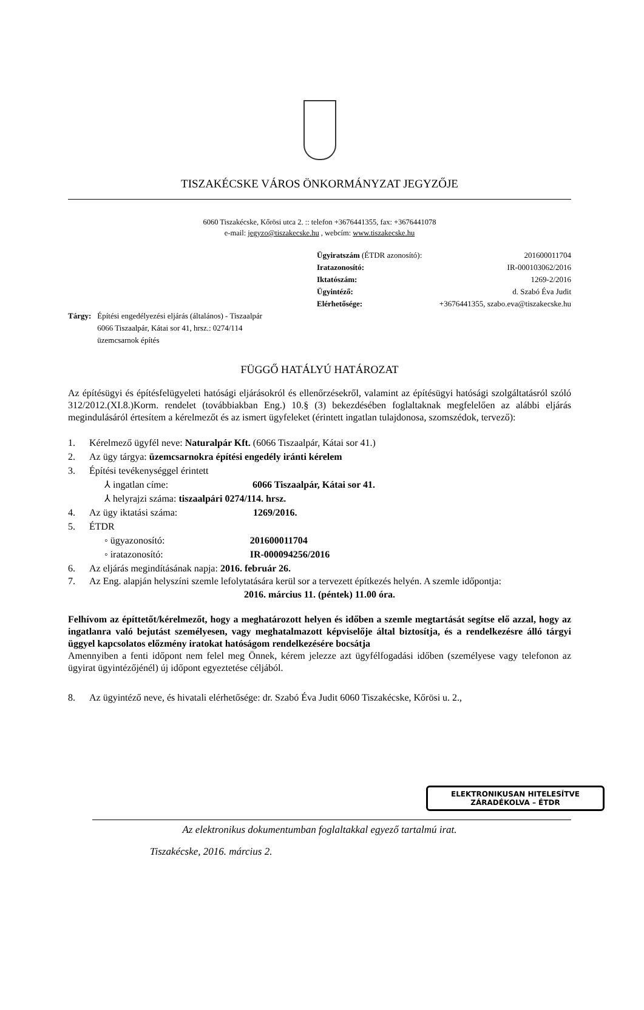TISZAKÉCSKE VÁROS ÖNKORMÁNYZAT JEGYZŐJE
6060 Tiszakécske, Kőrösi utca 2. :: telefon +3676441355, fax: +3676441078
e-mail: jegyzo@tiszakecske.hu , webcím: www.tiszakecske.hu
Ügyiratszám (ÉTDR azonosító): 201600011704
Iratazonosító: IR-000103062/2016
Iktatószám: 1269-2/2016
Ügyintéző: d. Szabó Éva Judit
Elérhetősége: +3676441355, szabo.eva@tiszakecske.hu
Tárgy: Építési engedélyezési eljárás (általános) - Tiszaalpár
6066 Tiszaalpár, Kátai sor 41, hrsz.: 0274/114
üzemcsarnok építés
FÜGGŐ HATÁLYÚ HATÁROZAT
Az építésügyi és építésfelügyeleti hatósági eljárásokról és ellenőrzésekről, valamint az építésügyi hatósági szolgáltatásról szóló 312/2012.(XI.8.)Korm. rendelet (továbbiakban Eng.) 10.§ (3) bekezdésében foglaltaknak megfelelően az alábbi eljárás megindulásáról értesítem a kérelmezőt és az ismert ügyfeleket (érintett ingatlan tulajdonosa, szomszédok, tervező):
1. Kérelmező ügyfél neve: Naturalpár Kft. (6066 Tiszaalpár, Kátai sor 41.)
2. Az ügy tárgya: üzemcsarnokra építési engedély iránti kérelem
3. Építési tevékenységgel érintett
⅄ ingatlan címe: 6066 Tiszaalpár, Kátai sor 41.
⅄ helyrajzi száma: tiszaalpári 0274/114. hrsz.
4. Az ügy iktatási száma: 1269/2016.
5. ÉTDR
◦ ügyazonosító: 201600011704
◦ iratazonosító: IR-000094256/2016
6. Az eljárás megindításának napja: 2016. február 26.
7. Az Eng. alapján helyszíni szemle lefolytatására kerül sor a tervezett építkezés helyén. A szemle időpontja:
2016. március 11. (péntek) 11.00 óra.
Felhívom az építtetőt/kérelmezőt, hogy a meghatározott helyen és időben a szemle megtartását segítse elő azzal, hogy az ingatlanra való bejutást személyesen, vagy meghatalmazott képviselője által biztosítja, és a rendelkezésre álló tárgyi üggyel kapcsolatos előzmény iratokat hatóságom rendelkezésére bocsátja
Amennyiben a fenti időpont nem felel meg Önnek, kérem jelezze azt ügyfélfogadási időben (személyese vagy telefonon az ügyirat ügyintézőjénél) új időpont egyeztetése céljából.
8. Az ügyintéző neve, és hivatali elérhetősége: dr. Szabó Éva Judit 6060 Tiszakécske, Kőrösi u. 2.,
ELEKTRONIKUSAN HITELESÍTVE
ZÁRADÉKOLVA – ÉTDR
Az elektronikus dokumentumban foglaltakkal egyező tartalmú irat.
Tiszakécske, 2016. március 2.